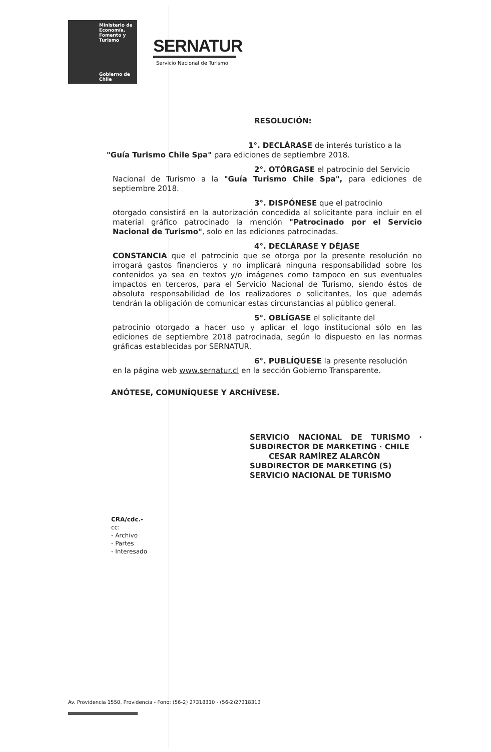Ministerio de
Economía,
Fomento y
Turismo
Gobierno de Chile
SERNATUR
Servicio Nacional de Turismo
RESOLUCIÓN:
1°. DECLÁRASE de interés turístico a la
"Guía Turismo Chile Spa" para ediciones de septiembre 2018.
2°. OTÓRGASE el patrocinio del Servicio
Nacional de Turismo a la "Guía Turismo Chile Spa", para ediciones de septiembre 2018.
3°. DISPÓNESE que el patrocinio
otorgado consistirá en la autorización concedida al solicitante para incluir en el material gráfico patrocinado la mención "Patrocinado por el Servicio Nacional de Turismo", solo en las ediciones patrocinadas.
4°. DECLÁRASE Y DÉJASE
CONSTANCIA que el patrocinio que se otorga por la presente resolución no irrogará gastos financieros y no implicará ninguna responsabilidad sobre los contenidos ya sea en textos y/o imágenes como tampoco en sus eventuales impactos en terceros, para el Servicio Nacional de Turismo, siendo éstos de absoluta responsabilidad de los realizadores o solicitantes, los que además tendrán la obligación de comunicar estas circunstancias al público general.
5°. OBLÍGASE el solicitante del
patrocinio otorgado a hacer uso y aplicar el logo institucional sólo en las ediciones de septiembre 2018 patrocinada, según lo dispuesto en las normas gráficas establecidas por SERNATUR.
6°. PUBLÍQUESE la presente resolución
en la página web www.sernatur.cl en la sección Gobierno Transparente.
ANÓTESE, COMUNÍQUESE Y ARCHÍVESE.
SERVICIO NACIONAL DE TURISMO · SUBDIRECTOR DE MARKETING · CHILE
CESAR RAMÍREZ ALARCÓN
SUBDIRECTOR DE MARKETING (S)
SERVICIO NACIONAL DE TURISMO
CRA/cdc.-
cc:
- Archivo
- Partes
- Interesado
Av. Providencia 1550, Providencia - Fono: (56-2) 27318310 - (56-2)27318313